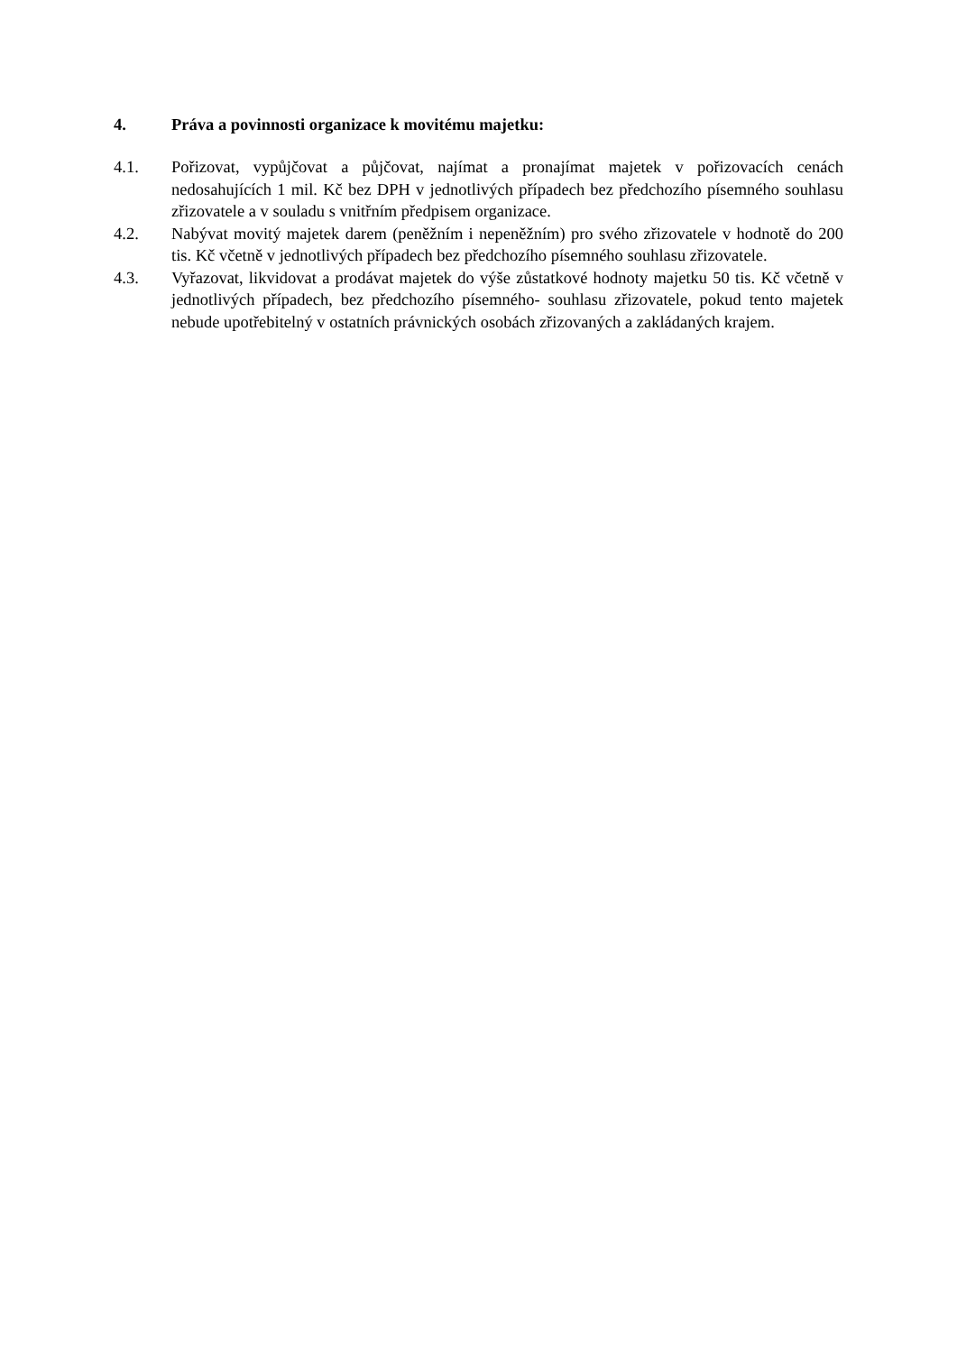4. Práva a povinnosti organizace k movitému majetku:
4.1. Pořizovat, vypůjčovat a půjčovat, najímat a pronajímat majetek v pořizovacích cenách nedosahujících 1 mil. Kč bez DPH v jednotlivých případech bez předchozího písemného souhlasu zřizovatele a v souladu s vnitřním předpisem organizace.
4.2. Nabývat movitý majetek darem (peněžním i nepeněžním) pro svého zřizovatele v hodnotě do 200 tis. Kč včetně v jednotlivých případech bez předchozího písemného souhlasu zřizovatele.
4.3. Vyřazovat, likvidovat a prodávat majetek do výše zůstatkové hodnoty majetku 50 tis. Kč včetně v jednotlivých případech, bez předchozího písemného- souhlasu zřizovatele, pokud tento majetek nebude upotřebitelný v ostatních právnických osobách zřizovaných a zakládaných krajem.